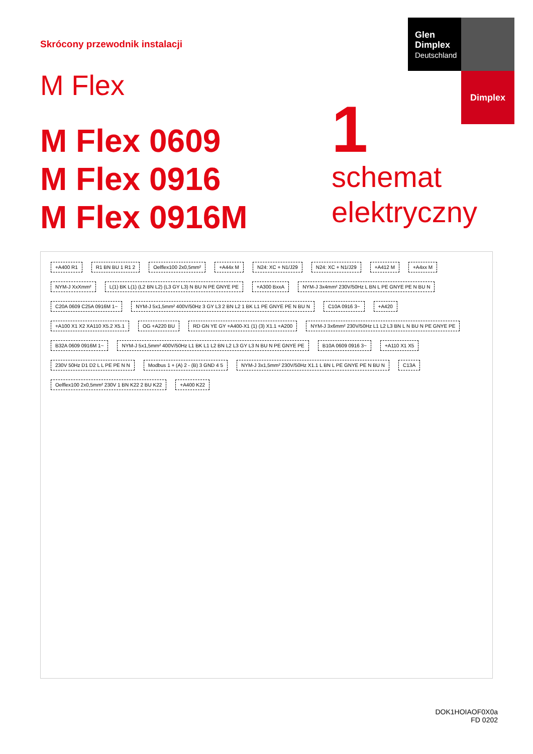Skrócony przewodnik instalacji
Glen
Dimplex
Deutschland
Dimplex
M Flex
M Flex 0609
M Flex 0916
M Flex 0916M
1
schemat
elektryczny
+A400 R1 R1 BN BU 1 R1 2 Oelflex100 2x0,5mm² +A44x M N24: XC + N1/J29 N24: XC + N1/J29 +A412 M +A4xx M NYM-J XxXmm² L(1) BK L(1) (L2 BN L2) (L3 GY L3) N BU N PE GNYE PE +A300 BxxA NYM-J 3x4mm² 230V/50Hz L BN L PE GNYE PE N BU N C20A 0609 C25A 0916M 1~ NYM-J 5x1,5mm² 400V/50Hz 3 GY L3 2 BN L2 1 BK L1 PE GNYE PE N BU N C10A 0916 3~ +A420 +A100 X1 X2 XA110 X5.2 X5.1 OG +A220 BU RD GN YE GY +A400-X1 (1) (3) X1.1 +A200 NYM-J 3x6mm² 230V/50Hz L1 L2 L3 BN L N BU N PE GNYE PE B32A 0609 0916M 1~ NYM-J 5x1,5mm² 400V/50Hz L1 BK L1 L2 BN L2 L3 GY L3 N BU N PE GNYE PE B10A 0609 0916 3~ +A110 X1 X5 230V 50Hz D1 D2 L L PE PE N N Modbus 1 + (A) 2 - (B) 3 GND 4 5 NYM-J 3x1,5mm² 230V/50Hz X1.1 L BN L PE GNYE PE N BU N C13A Oelflex100 2x0,5mm² 230V 1 BN K22 2 BU K22 +A400 K22
DOK1HOIAOF0X0a
FD 0202